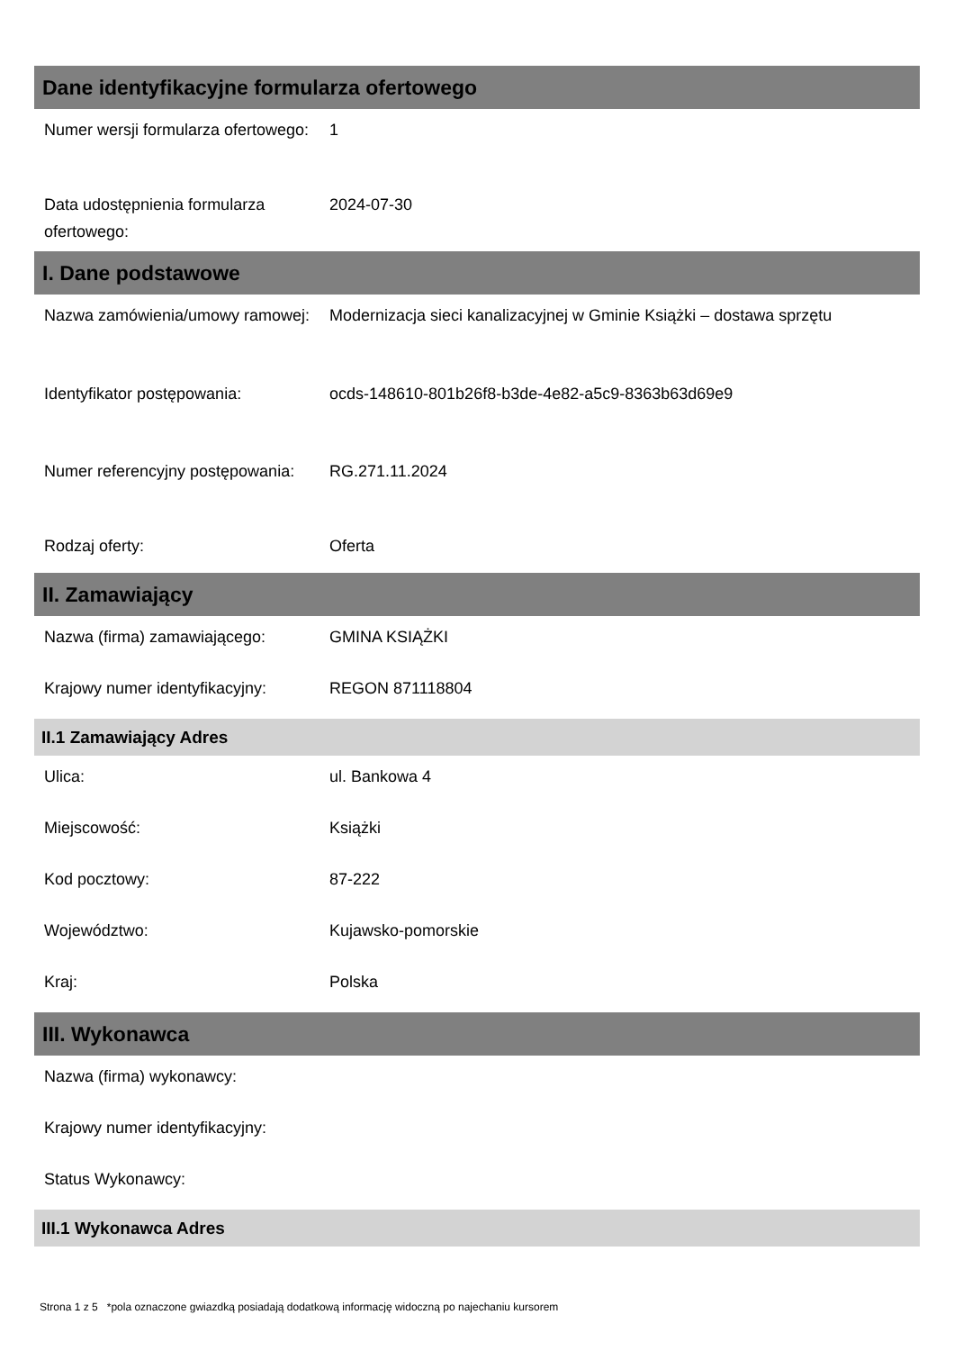Dane identyfikacyjne formularza ofertowego
Numer wersji formularza ofertowego:
1
Data udostępnienia formularza ofertowego:
2024-07-30
I. Dane podstawowe
Nazwa zamówienia/umowy ramowej:
Modernizacja sieci kanalizacyjnej w Gminie Książki – dostawa sprzętu
Identyfikator postępowania: ocds-148610-801b26f8-b3de-4e82-a5c9-8363b63d69e9
Numer referencyjny postępowania:
RG.271.11.2024
Rodzaj oferty: Oferta
II. Zamawiający
Nazwa (firma) zamawiającego: GMINA KSIĄŻKI
Krajowy numer identyfikacyjny:
REGON 871118804
II.1 Zamawiający Adres
Ulica: ul. Bankowa 4
Miejscowość: Książki
Kod pocztowy: 87-222
Województwo: Kujawsko-pomorskie
Kraj: Polska
III. Wykonawca
Nazwa (firma) wykonawcy:
Krajowy numer identyfikacyjny:
Status Wykonawcy:
III.1 Wykonawca Adres
Strona 1 z 5 *pola oznaczone gwiazdką posiadają dodatkową informację widoczną po najechaniu kursorem